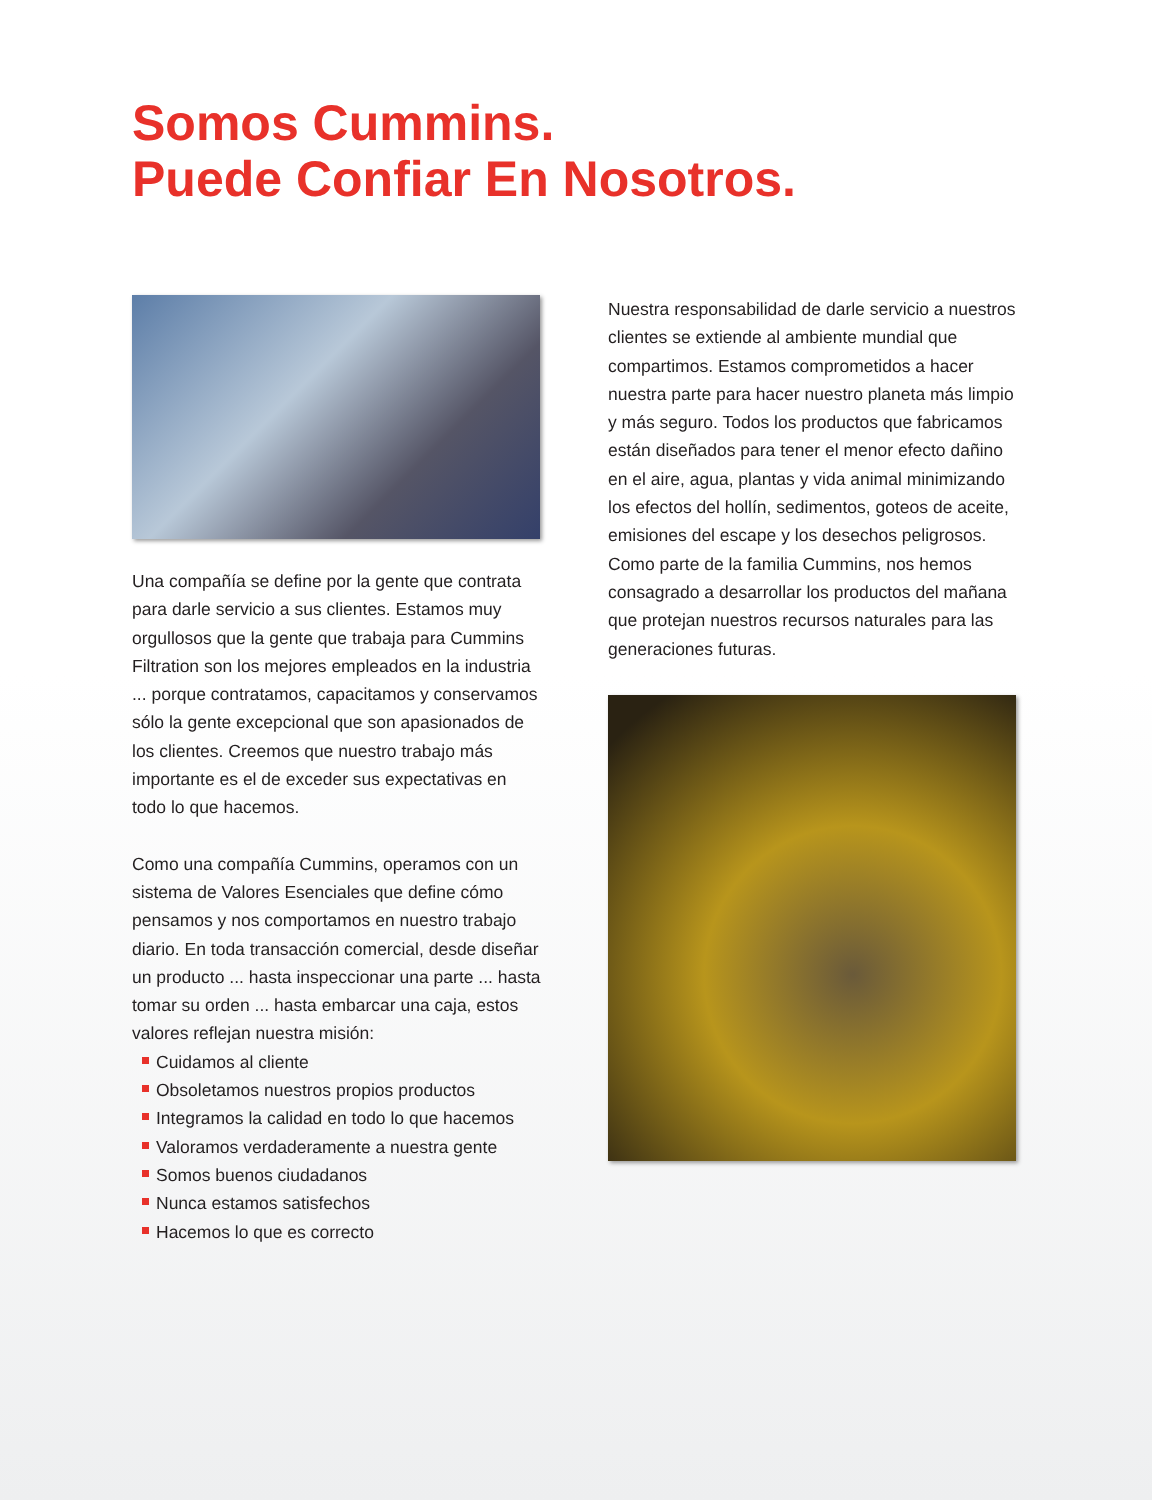Somos Cummins.
Puede Confiar En Nosotros.
Una compañía se define por la gente que contrata para darle servicio a sus clientes. Estamos muy orgullosos que la gente que trabaja para Cummins Filtration son los mejores empleados en la industria ... porque contratamos, capacitamos y conservamos sólo la gente excepcional que son apasionados de los clientes. Creemos que nuestro trabajo más importante es el de exceder sus expectativas en todo lo que hacemos.
Como una compañía Cummins, operamos con un sistema de Valores Esenciales que define cómo pensamos y nos comportamos en nuestro trabajo diario. En toda transacción comercial, desde diseñar un producto ... hasta inspeccionar una parte ... hasta tomar su orden ... hasta embarcar una caja, estos valores reflejan nuestra misión:
Cuidamos al cliente
Obsoletamos nuestros propios productos
Integramos la calidad en todo lo que hacemos
Valoramos verdaderamente a nuestra gente
Somos buenos ciudadanos
Nunca estamos satisfechos
Hacemos lo que es correcto
Nuestra responsabilidad de darle servicio a nuestros clientes se extiende al ambiente mundial que compartimos. Estamos comprometidos a hacer nuestra parte para hacer nuestro planeta más limpio y más seguro. Todos los productos que fabricamos están diseñados para tener el menor efecto dañino en el aire, agua, plantas y vida animal minimizando los efectos del hollín, sedimentos, goteos de aceite, emisiones del escape y los desechos peligrosos. Como parte de la familia Cummins, nos hemos consagrado a desarrollar los productos del mañana que protejan nuestros recursos naturales para las generaciones futuras.